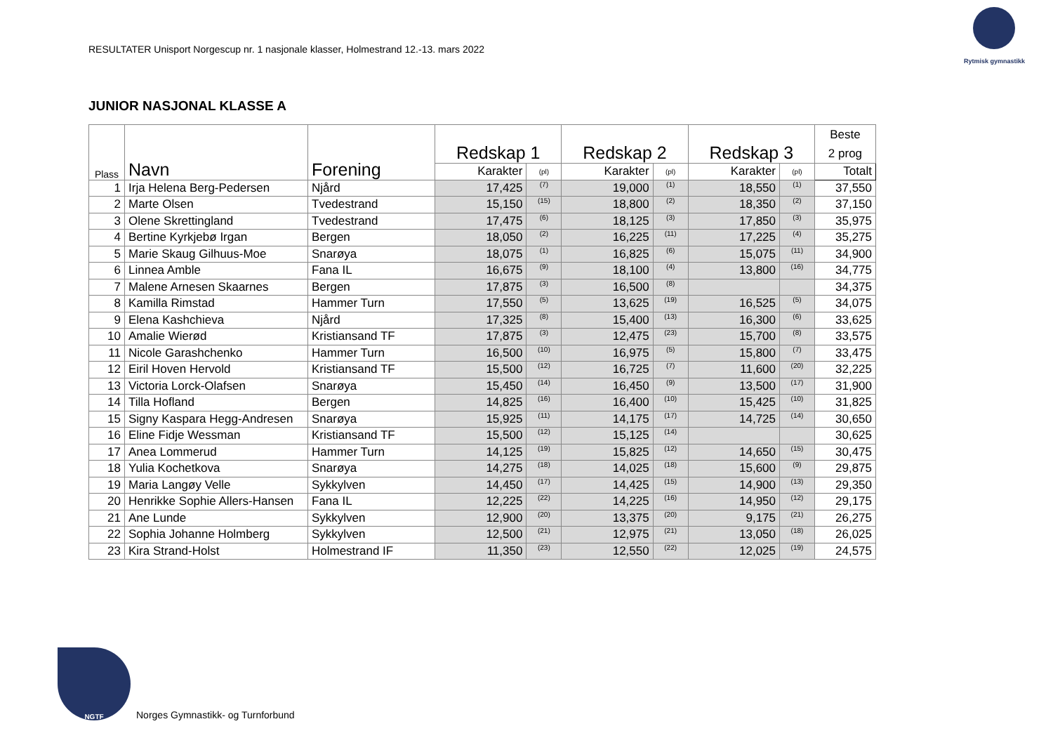RESULTATER Unisport Norgescup nr. 1 nasjonale klasser, Holmestrand 12.-13. mars 2022
Rytmisk gymnastikk
JUNIOR NASJONAL KLASSE A
| Plass | Navn | Forening | Redskap 1 | | Redskap 2 | | Redskap 3 | | Beste 2 prog |
| --- | --- | --- | --- | --- | --- | --- | --- | --- | --- |
| | | | Karakter | (pl) | Karakter | (pl) | Karakter | (pl) | Totalt |
| 1 | Irja Helena Berg-Pedersen | Njård | 17,425 | (7) | 19,000 | (1) | 18,550 | (1) | 37,550 |
| 2 | Marte Olsen | Tvedestrand | 15,150 | (15) | 18,800 | (2) | 18,350 | (2) | 37,150 |
| 3 | Olene Skrettingland | Tvedestrand | 17,475 | (6) | 18,125 | (3) | 17,850 | (3) | 35,975 |
| 4 | Bertine Kyrkjebø Irgan | Bergen | 18,050 | (2) | 16,225 | (11) | 17,225 | (4) | 35,275 |
| 5 | Marie Skaug Gilhuus-Moe | Snarøya | 18,075 | (1) | 16,825 | (6) | 15,075 | (11) | 34,900 |
| 6 | Linnea Amble | Fana IL | 16,675 | (9) | 18,100 | (4) | 13,800 | (16) | 34,775 |
| 7 | Malene Arnesen Skaarnes | Bergen | 17,875 | (3) | 16,500 | (8) | | | 34,375 |
| 8 | Kamilla Rimstad | Hammer Turn | 17,550 | (5) | 13,625 | (19) | 16,525 | (5) | 34,075 |
| 9 | Elena Kashchieva | Njård | 17,325 | (8) | 15,400 | (13) | 16,300 | (6) | 33,625 |
| 10 | Amalie Wierød | Kristiansand TF | 17,875 | (3) | 12,475 | (23) | 15,700 | (8) | 33,575 |
| 11 | Nicole Garashchenko | Hammer Turn | 16,500 | (10) | 16,975 | (5) | 15,800 | (7) | 33,475 |
| 12 | Eiril Hoven Hervold | Kristiansand TF | 15,500 | (12) | 16,725 | (7) | 11,600 | (20) | 32,225 |
| 13 | Victoria Lorck-Olafsen | Snarøya | 15,450 | (14) | 16,450 | (9) | 13,500 | (17) | 31,900 |
| 14 | Tilla Hofland | Bergen | 14,825 | (16) | 16,400 | (10) | 15,425 | (10) | 31,825 |
| 15 | Signy Kaspara Hegg-Andresen | Snarøya | 15,925 | (11) | 14,175 | (17) | 14,725 | (14) | 30,650 |
| 16 | Eline Fidje Wessman | Kristiansand TF | 15,500 | (12) | 15,125 | (14) | | | 30,625 |
| 17 | Anea Lommerud | Hammer Turn | 14,125 | (19) | 15,825 | (12) | 14,650 | (15) | 30,475 |
| 18 | Yulia Kochetkova | Snarøya | 14,275 | (18) | 14,025 | (18) | 15,600 | (9) | 29,875 |
| 19 | Maria Langøy Velle | Sykkylven | 14,450 | (17) | 14,425 | (15) | 14,900 | (13) | 29,350 |
| 20 | Henrikke Sophie Allers-Hansen | Fana IL | 12,225 | (22) | 14,225 | (16) | 14,950 | (12) | 29,175 |
| 21 | Ane Lunde | Sykkylven | 12,900 | (20) | 13,375 | (20) | 9,175 | (21) | 26,275 |
| 22 | Sophia Johanne Holmberg | Sykkylven | 12,500 | (21) | 12,975 | (21) | 13,050 | (18) | 26,025 |
| 23 | Kira Strand-Holst | Holmestrand IF | 11,350 | (23) | 12,550 | (22) | 12,025 | (19) | 24,575 |
NGTF
Norges Gymnastikk- og Turnforbund